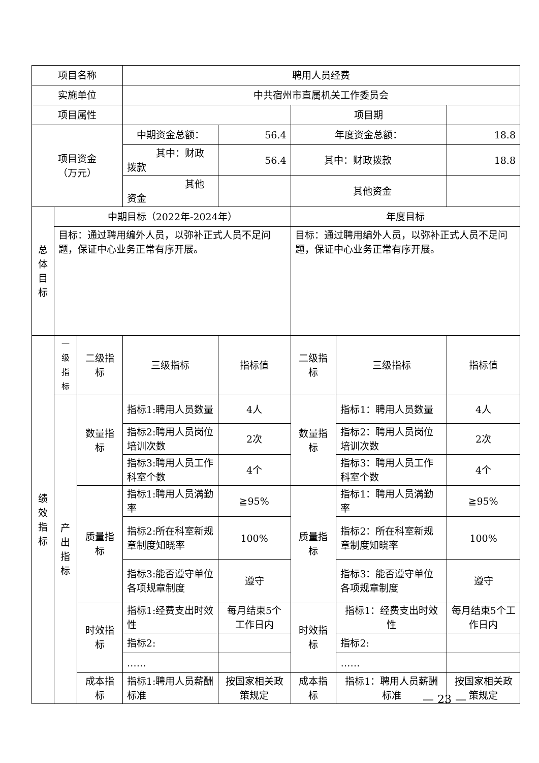| 项目名称 | | | 聘用人员经费 | | | | |
| 实施单位 | | | 中共宿州市直属机关工作委员会 | | | | |
| 项目属性 | | | | | 项目期 | | |
| 项目资金 （万元） | | | 中期资金总额： | 56.4 | 年度资金总额： | | 18.8 |
| | | | 其中：财政拨款 | 56.4 | 其中：财政拨款 | | 18.8 |
| | | | 其他资金 | | 其他资金 | | |
| 总 体 目 标 | 中期目标（2022年-2024年） | | | | 年度目标 | | |
| | 目标：通过聘用编外人员，以弥补正式人员不足问题，保证中心业务正常有序开展。 | | | | 目标：通过聘用编外人员，以弥补正式人员不足问题，保证中心业务正常有序开展。 | | |
| 绩 效 指 标 | 一 级 指 标 | 二级指标 | 三级指标 | 指标值 | 二级指标 | 三级指标 | 指标值 |
| | 产 出 指 标 | 数量指标 | 指标1:聘用人员数量 | 4人 | 数量指标 | 指标1：聘用人员数量 | 4人 |
| | | | 指标2:聘用人员岗位培训次数 | 2次 | | 指标2：聘用人员岗位培训次数 | 2次 |
| | | | 指标3:聘用人员工作科室个数 | 4个 | | 指标3：聘用人员工作科室个数 | 4个 |
| | | 质量指标 | 指标1:聘用人员满勤率 | ≧95% | 质量指标 | 指标1：聘用人员满勤率 | ≧95% |
| | | | 指标2:所在科室新规章制度知晓率 | 100% | | 指标2：所在科室新规章制度知晓率 | 100% |
| | | | 指标3:能否遵守单位各项规章制度 | 遵守 | | 指标3：能否遵守单位各项规章制度 | 遵守 |
| | | 时效指标 | 指标1:经费支出时效性 | 每月结束5个工作日内 | 时效指标 | 指标1：经费支出时效性 | 每月结束5个工作日内 |
| | | | 指标2: | | | 指标2: | |
| | | | …… | | | …… | |
| | | 成本指标 | 指标1:聘用人员薪酬标准 | 按国家相关政策规定 | 成本指标 | 指标1：聘用人员薪酬标准 | 按国家相关政策规定 |
— 23 —